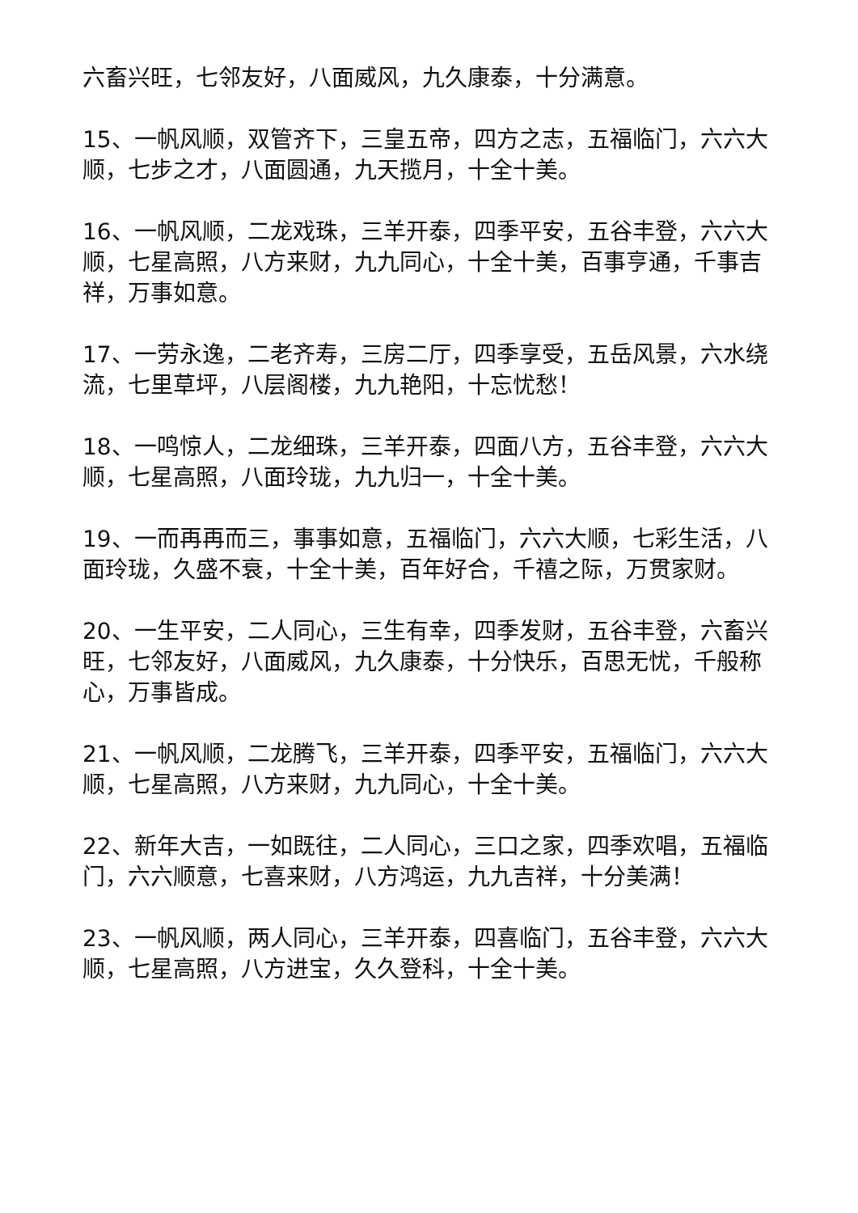六畜兴旺，七邻友好，八面威风，九久康泰，十分满意。
15、一帆风顺，双管齐下，三皇五帝，四方之志，五福临门，六六大顺，七步之才，八面圆通，九天揽月，十全十美。
16、一帆风顺，二龙戏珠，三羊开泰，四季平安，五谷丰登，六六大顺，七星高照，八方来财，九九同心，十全十美，百事亨通，千事吉祥，万事如意。
17、一劳永逸，二老齐寿，三房二厅，四季享受，五岳风景，六水绕流，七里草坪，八层阁楼，九九艳阳，十忘忧愁！
18、一鸣惊人，二龙细珠，三羊开泰，四面八方，五谷丰登，六六大顺，七星高照，八面玲珑，九九归一，十全十美。
19、一而再再而三，事事如意，五福临门，六六大顺，七彩生活，八面玲珑，久盛不衰，十全十美，百年好合，千禧之际，万贯家财。
20、一生平安，二人同心，三生有幸，四季发财，五谷丰登，六畜兴旺，七邻友好，八面威风，九久康泰，十分快乐，百思无忧，千般称心，万事皆成。
21、一帆风顺，二龙腾飞，三羊开泰，四季平安，五福临门，六六大顺，七星高照，八方来财，九九同心，十全十美。
22、新年大吉，一如既往，二人同心，三口之家，四季欢唱，五福临门，六六顺意，七喜来财，八方鸿运，九九吉祥，十分美满！
23、一帆风顺，两人同心，三羊开泰，四喜临门，五谷丰登，六六大顺，七星高照，八方进宝，久久登科，十全十美。